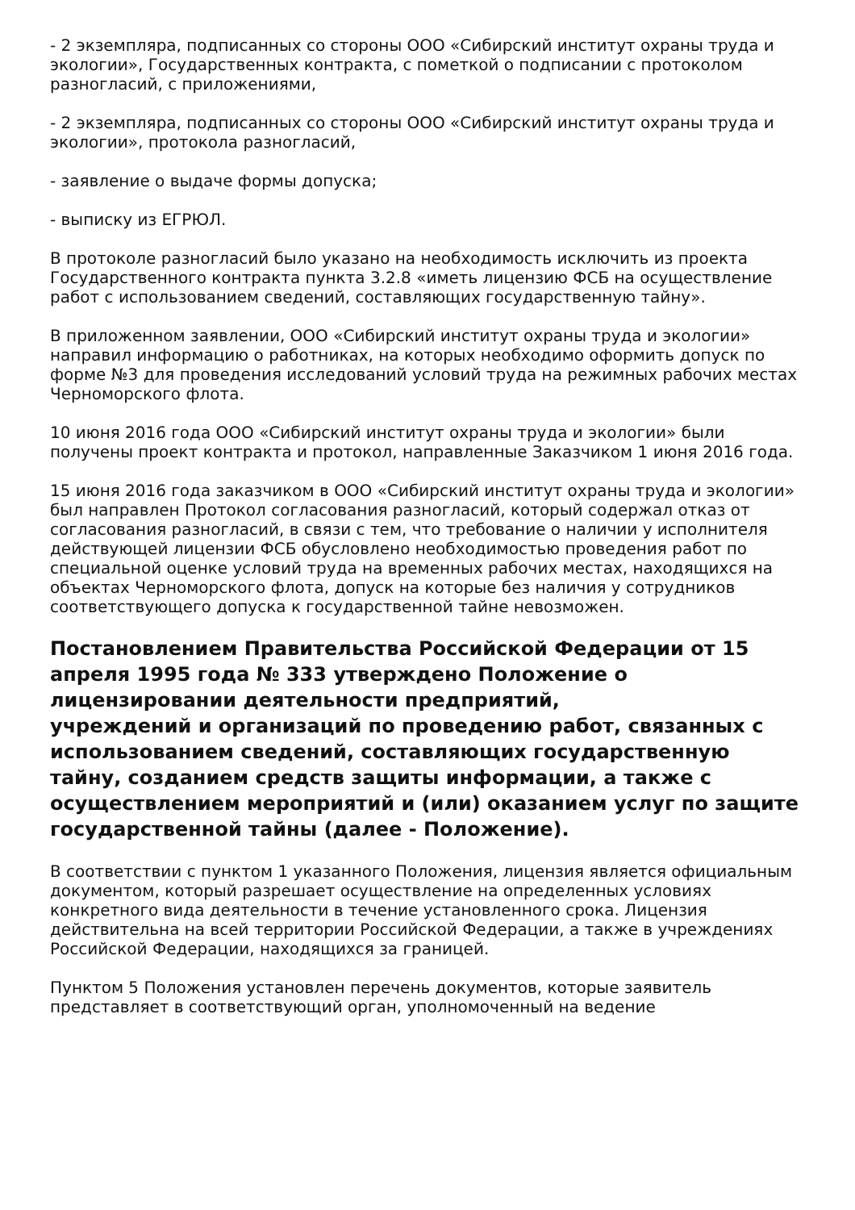- 2 экземпляра, подписанных со стороны ООО «Сибирский институт охраны труда и экологии», Государственных контракта, с пометкой о подписании с протоколом разногласий, с приложениями,
- 2 экземпляра, подписанных со стороны ООО «Сибирский институт охраны труда и экологии», протокола разногласий,
- заявление о выдаче формы допуска;
- выписку из ЕГРЮЛ.
В протоколе разногласий было указано на необходимость исключить из проекта Государственного контракта пункта 3.2.8 «иметь лицензию ФСБ на осуществление работ с использованием сведений, составляющих государственную тайну».
В приложенном заявлении, ООО «Сибирский институт охраны труда и экологии» направил информацию о работниках, на которых необходимо оформить допуск по форме №3 для проведения исследований условий труда на режимных рабочих местах Черноморского флота.
10 июня 2016 года ООО «Сибирский институт охраны труда и экологии» были получены проект контракта и протокол, направленные Заказчиком 1 июня 2016 года.
15 июня 2016 года заказчиком в ООО «Сибирский институт охраны труда и экологии» был направлен Протокол согласования разногласий, который содержал отказ от согласования разногласий, в связи с тем, что требование о наличии у исполнителя действующей лицензии ФСБ обусловлено необходимостью проведения работ по специальной оценке условий труда на временных рабочих местах, находящихся на объектах Черноморского флота, допуск на которые без наличия у сотрудников соответствующего допуска к государственной тайне невозможен.
Постановлением Правительства Российской Федерации от 15 апреля 1995 года № 333 утверждено Положение о лицензировании деятельности предприятий,
учреждений и организаций по проведению работ, связанных с использованием сведений, составляющих государственную тайну, созданием средств защиты информации, а также с осуществлением мероприятий и (или) оказанием услуг по защите государственной тайны (далее - Положение).
В соответствии с пунктом 1 указанного Положения, лицензия является официальным документом, который разрешает осуществление на определенных условиях конкретного вида деятельности в течение установленного срока. Лицензия действительна на всей территории Российской Федерации, а также в учреждениях Российской Федерации, находящихся за границей.
Пунктом 5 Положения установлен перечень документов, которые заявитель представляет в соответствующий орган, уполномоченный на ведение